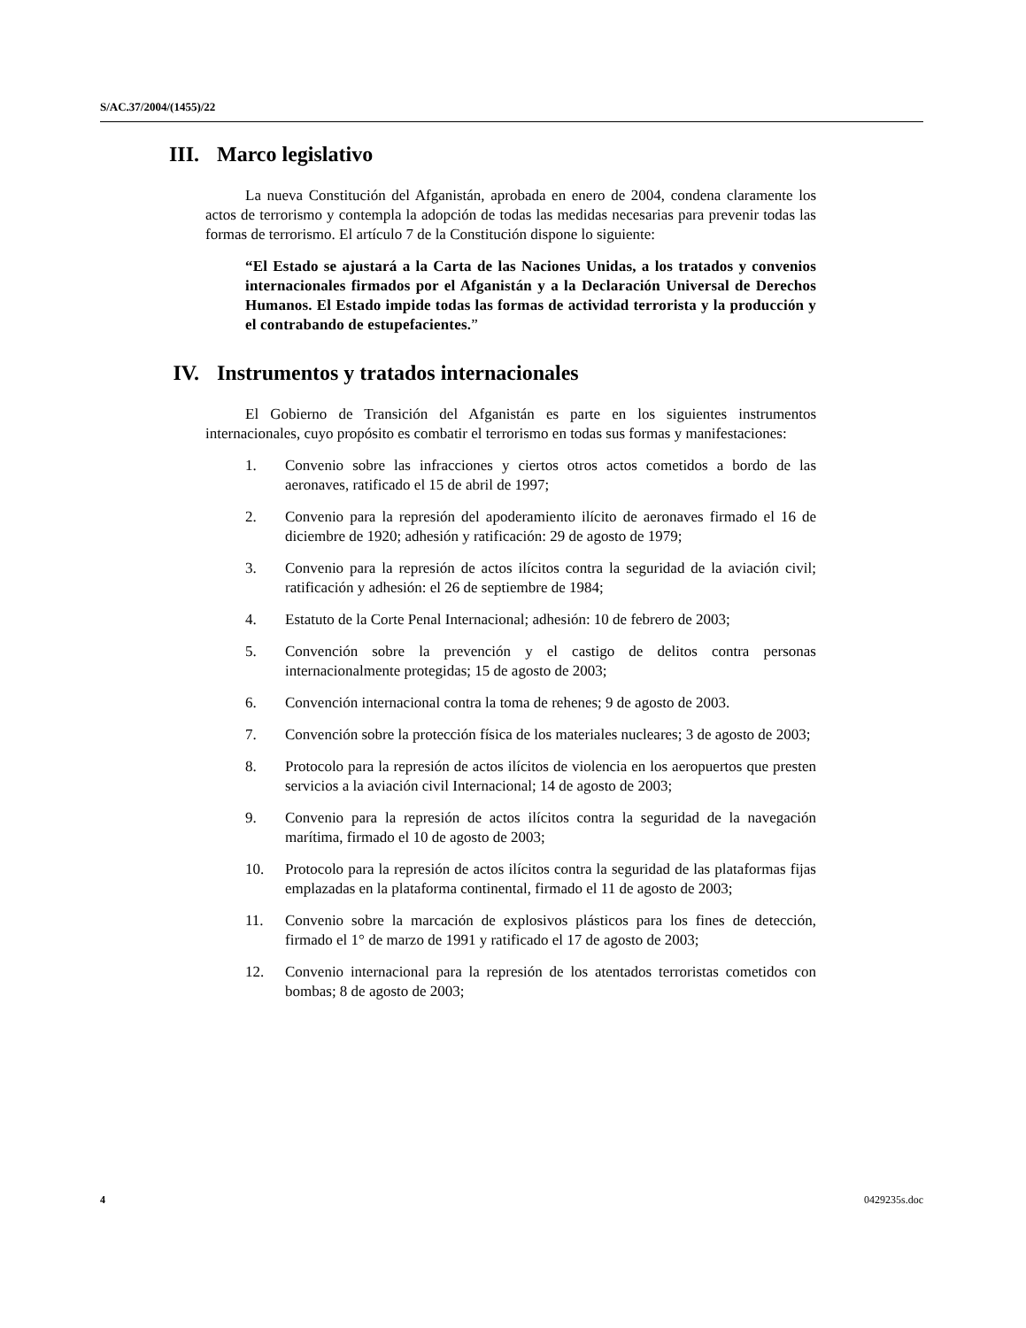S/AC.37/2004/(1455)/22
III. Marco legislativo
La nueva Constitución del Afganistán, aprobada en enero de 2004, condena claramente los actos de terrorismo y contempla la adopción de todas las medidas necesarias para prevenir todas las formas de terrorismo. El artículo 7 de la Constitución dispone lo siguiente:
“El Estado se ajustará a la Carta de las Naciones Unidas, a los tratados y convenios internacionales firmados por el Afganistán y a la Declaración Universal de Derechos Humanos. El Estado impide todas las formas de actividad terrorista y la producción y el contrabando de estupefacientes.”
IV. Instrumentos y tratados internacionales
El Gobierno de Transición del Afganistán es parte en los siguientes instrumentos internacionales, cuyo propósito es combatir el terrorismo en todas sus formas y manifestaciones:
1. Convenio sobre las infracciones y ciertos otros actos cometidos a bordo de las aeronaves, ratificado el 15 de abril de 1997;
2. Convenio para la represión del apoderamiento ilícito de aeronaves firmado el 16 de diciembre de 1920; adhesión y ratificación: 29 de agosto de 1979;
3. Convenio para la represión de actos ilícitos contra la seguridad de la aviación civil; ratificación y adhesión: el 26 de septiembre de 1984;
4. Estatuto de la Corte Penal Internacional; adhesión: 10 de febrero de 2003;
5. Convención sobre la prevención y el castigo de delitos contra personas internacionalmente protegidas; 15 de agosto de 2003;
6. Convención internacional contra la toma de rehenes; 9 de agosto de 2003.
7. Convención sobre la protección física de los materiales nucleares; 3 de agosto de 2003;
8. Protocolo para la represión de actos ilícitos de violencia en los aeropuertos que presten servicios a la aviación civil Internacional; 14 de agosto de 2003;
9. Convenio para la represión de actos ilícitos contra la seguridad de la navegación marítima, firmado el 10 de agosto de 2003;
10. Protocolo para la represión de actos ilícitos contra la seguridad de las plataformas fijas emplazadas en la plataforma continental, firmado el 11 de agosto de 2003;
11. Convenio sobre la marcación de explosivos plásticos para los fines de detección, firmado el 1° de marzo de 1991 y ratificado el 17 de agosto de 2003;
12. Convenio internacional para la represión de los atentados terroristas cometidos con bombas; 8 de agosto de 2003;
4 0429235s.doc